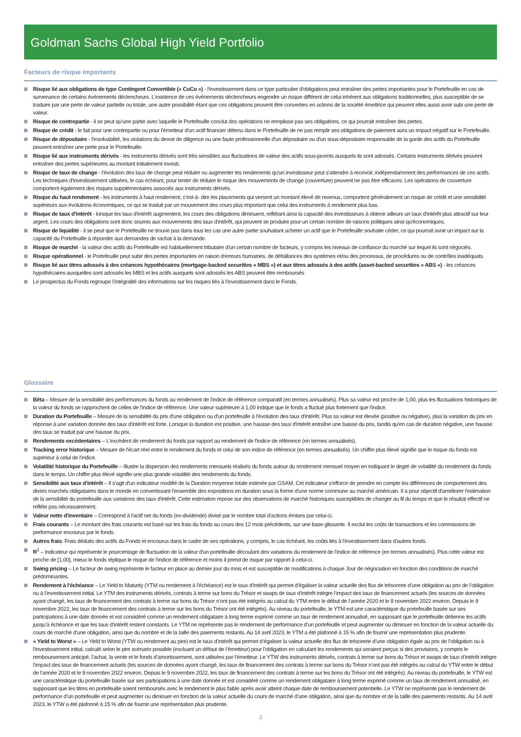Goldman Sachs Global High Yield Portfolio
Facteurs de risque importants
Risque lié aux obligations de type Contingent Convertible (« CoCo ») - l'investissement dans ce type particulier d'obligations peut entraîner des pertes importantes pour le Portefeuille en cas de survenance de certains événements déclencheurs. L'existence de ces événements déclencheurs engendre un risque différent de celui inhérent aux obligations traditionnelles, plus susceptible de se traduire par une perte de valeur partielle ou totale, une autre possibilité étant que ces obligations peuvent être converties en actions de la société émettrice qui peuvent elles aussi avoir subi une perte de valeur.
Risque de contrepartie - il se peut qu'une partie avec laquelle le Portefeuille conclut des opérations ne remplisse pas ses obligations, ce qui pourrait entraîner des pertes.
Risque de crédit - le fait pour une contrepartie ou pour l'émetteur d'un actif financier détenu dans le Portefeuille de ne pas remplir ses obligations de paiement aura un impact négatif sur le Portefeuille.
Risque de dépositaire - l'insolvabilité, les violations du devoir de diligence ou une faute professionnelle d'un dépositaire ou d'un sous-dépositaire responsable de la garde des actifs du Portefeuille peuvent entraîner une perte pour le Portefeuille.
Risque lié aux instruments dérivés - les instruments dérivés sont très sensibles aux fluctuations de valeur des actifs sous-jacents auxquels ils sont adossés. Certains instruments dérivés peuvent entraîner des pertes supérieures au montant initialement investi.
Risque de taux de change - l'évolution des taux de change peut réduire ou augmenter les rendements qu'un investisseur peut s'attendre à recevoir, indépendamment des performances de ces actifs. Les techniques d'investissement utilisées, le cas échéant, pour tenter de réduire le risque des mouvements de change (couverture) peuvent ne pas être efficaces. Les opérations de couverture comportent également des risques supplémentaires associés aux instruments dérivés.
Risque du haut rendement - les instruments à haut rendement, c'est-à- dire les placements qui versent un montant élevé de revenus, comportent généralement un risque de crédit et une sensibilité supérieurs aux évolutions économiques, ce qui se traduit par un mouvement des cours plus important que celui des instruments à rendement plus bas.
Risque de taux d'intérêt - lorsque les taux d'intérêt augmentent, les cours des obligations diminuent, reflétant ainsi la capacité des investisseurs à obtenir ailleurs un taux d'intérêt plus attractif sur leur argent. Les cours des obligations sont donc soumis aux mouvements des taux d'intérêt, qui peuvent se produire pour un certain nombre de raisons politiques ainsi qu'économiques.
Risque de liquidité - il se peut que le Portefeuille ne trouve pas dans tous les cas une autre partie souhaitant acheter un actif que le Portefeuille souhaite céder, ce qui pourrait avoir un impact sur la capacité du Portefeuille à répondre aux demandes de rachat à la demande.
Risque de marché - la valeur des actifs du Portefeuille est habituellement tributaire d'un certain nombre de facteurs, y compris les niveaux de confiance du marché sur lequel ils sont négociés.
Risque opérationnel - le Portefeuille peut subir des pertes importantes en raison d'erreurs humaines, de défaillances des systèmes et/ou des processus, de procédures ou de contrôles inadéquats.
Risque lié aux titres adossés à des créances hypothécaires (mortgage-backed securities « MBS ») et aux titres adossés à des actifs (asset-backed securities « ABS ») - les créances hypothécaires auxquelles sont adossés les MBS et les actifs auxquels sont adossés les ABS peuvent être remboursés
Le prospectus du Fonds regroupe l’intégralité des informations sur les risques liés à l’investissement dans le Fonds.
Glossaire
Bêta – Mesure de la sensibilité des performances du fonds au rendement de l'indice de référence comparatif (en termes annualisés). Plus sa valeur est proche de 1,00, plus les fluctuations historiques de la valeur du fonds se rapprochent de celles de l'indice de référence. Une valeur supérieure à 1,00 indique que le fonds a fluctué plus fortement que l'indice.
Duration du Portefeuille – Mesure de la sensibilité du prix d'une obligation ou d'un portefeuille à l'évolution des taux d'intérêt. Plus sa valeur est élevée (positive ou négative), plus la variation du prix en réponse à une variation donnée des taux d'intérêt est forte. Lorsque la duration est positive, une hausse des taux d'intérêt entraîne une baisse du prix, tandis qu'en cas de duration négative, une hausse des taux se traduit par une hausse du prix.
Rendements excédentaires – L'excédent de rendement du fonds par rapport au rendement de l'indice de référence (en termes annualisés).
Tracking error historique – Mesure de l'écart réel entre le rendement du fonds et celui de son indice de référence (en termes annualisés). Un chiffre plus élevé signifie que le risque du fonds est supérieur à celui de l'indice.
Volatilité historique du Portefeuille – Illustre la dispersion des rendements mensuels réalisés du fonds autour du rendement mensuel moyen en indiquant le degré de volatilité du rendement du fonds dans le temps. Un chiffre plus élevé signifie une plus grande volatilité des rendements du fonds.
Sensibilité aux taux d'intérêt – Il s'agit d'un indicateur modifié de la Duration moyenne totale estimée par GSAM. Cet indicateur s'efforce de prendre en compte les différences de comportement des divers marchés obligataires dans le monde en convertissant l'ensemble des expositions en duration sous la forme d'une norme commune au marché américain. Il a pour objectif d'améliorer l'estimation de la sensibilité du portefeuille aux variations des taux d'intérêt. Cette estimation repose sur des observations de marché historiques susceptibles de changer au fil du temps et que le résultat effectif ne reflète pas nécessairement.
Valeur nette d'inventaire – Correspond à l'actif net du fonds (ex-dividende) divisé par le nombre total d'actions émises par celui-ci.
Frais courants – Le montant des frais courants est basé sur les frais du fonds au cours des 12 mois précédents, sur une base glissante. Il exclut les coûts de transactions et les commissions de performance encourus par le fonds.
Autres frais: Frais déduits des actifs du Fonds et encourus dans le cadre de ses opérations, y compris, le cas échéant, les coûts liés à l'investissement dans d'autres fonds.
R<sup>2</sup> – Indicateur qui représente le pourcentage de fluctuation de la valeur d'un portefeuille découlant des variations du rendement de l'indice de référence (en termes annualisés). Plus cette valeur est proche de [1,00], mieux le fonds réplique le risque de l'indice de référence et moins il prend de risque par rapport à celui-ci.
Swing pricing – Le facteur de swing représente le facteur en place au dernier jour du mois et est susceptible de modifications à chaque Jour de négociation en fonction des conditions de marché prédominantes.
Rendement à l'échéance – Le Yield to Maturity (YTM ou rendement à l’échéance) est le taux d’intérêt qui permet d’égaliser la valeur actuelle des flux de trésorerie d’une obligation au prix de l’obligation ou à l’investissement initial. Le YTM des instruments dérivés, contrats à terme sur bons du Trésor et swaps de taux d’intérêt intègre l’impact des taux de financement actuels (les sources de données ayant changé, les taux de financement des contrats à terme sur bons du Trésor n’ont pas été intégrés au calcul du YTM entre le début de l’année 2020 et le 9 novembre 2022 environ. Depuis le 9 novembre 2022, les taux de financement des contrats à terme sur les bons du Trésor ont été intégrés). Au niveau du portefeuille, le YTM est une caractéristique du portefeuille basée sur ses participations à une date donnée et est considéré comme un rendement obligataire à long terme exprimé comme un taux de rendement annualisé, en supposant que le portefeuille détienne les actifs jusqu’à échéance et que les taux d’intérêt restent constants. Le YTM ne représente pas le rendement de performance d’un portefeuille et peut augmenter ou diminuer en fonction de la valeur actuelle du cours de marché d’une obligation, ainsi que du nombre et de la taille des paiements restants. Au 14 avril 2023, le YTM a été plafonné à 15 % afin de fournir une représentation plus prudente.
« Yield to Worst » – Le Yield to Worst (YTW ou rendement au pire) est le taux d’intérêt qui permet d’égaliser la valeur actuelle des flux de trésorerie d’une obligation égale au prix de l’obligation ou à l’investissement initial, calculé selon le pire scénario possible (excluant un défaut de l’émetteur) pour l’obligation en calculant les rendements qui seraient perçus si des provisions, y compris le remboursement anticipé, l’achat, la vente et le fonds d’amortissement, sont utilisées par l’émetteur. Le YTW des instruments dérivés, contrats à terme sur bons du Trésor et swaps de taux d’intérêt intègre l’impact des taux de financement actuels (les sources de données ayant changé, les taux de financement des contrats à terme sur bons du Trésor n’ont pas été intégrés au calcul du YTW entre le début de l’année 2020 et le 9 novembre 2022 environ. Depuis le 9 novembre 2022, les taux de financement des contrats à terme sur les bons du Trésor ont été intégrés). Au niveau du portefeuille, le YTW est une caractéristique du portefeuille basée sur ses participations à une date donnée et est considéré comme un rendement obligataire à long terme exprimé comme un taux de rendement annualisé, en supposant que les titres en portefeuille soient remboursés avec le rendement le plus faible après avoir atteint chaque date de remboursement potentielle. Le YTW ne représente pas le rendement de performance d’un portefeuille et peut augmenter ou diminuer en fonction de la valeur actuelle du cours de marché d’une obligation, ainsi que du nombre et de la taille des paiements restants. Au 14 avril 2023, le YTW a été plafonné à 15 % afin de fournir une représentation plus prudente.
3